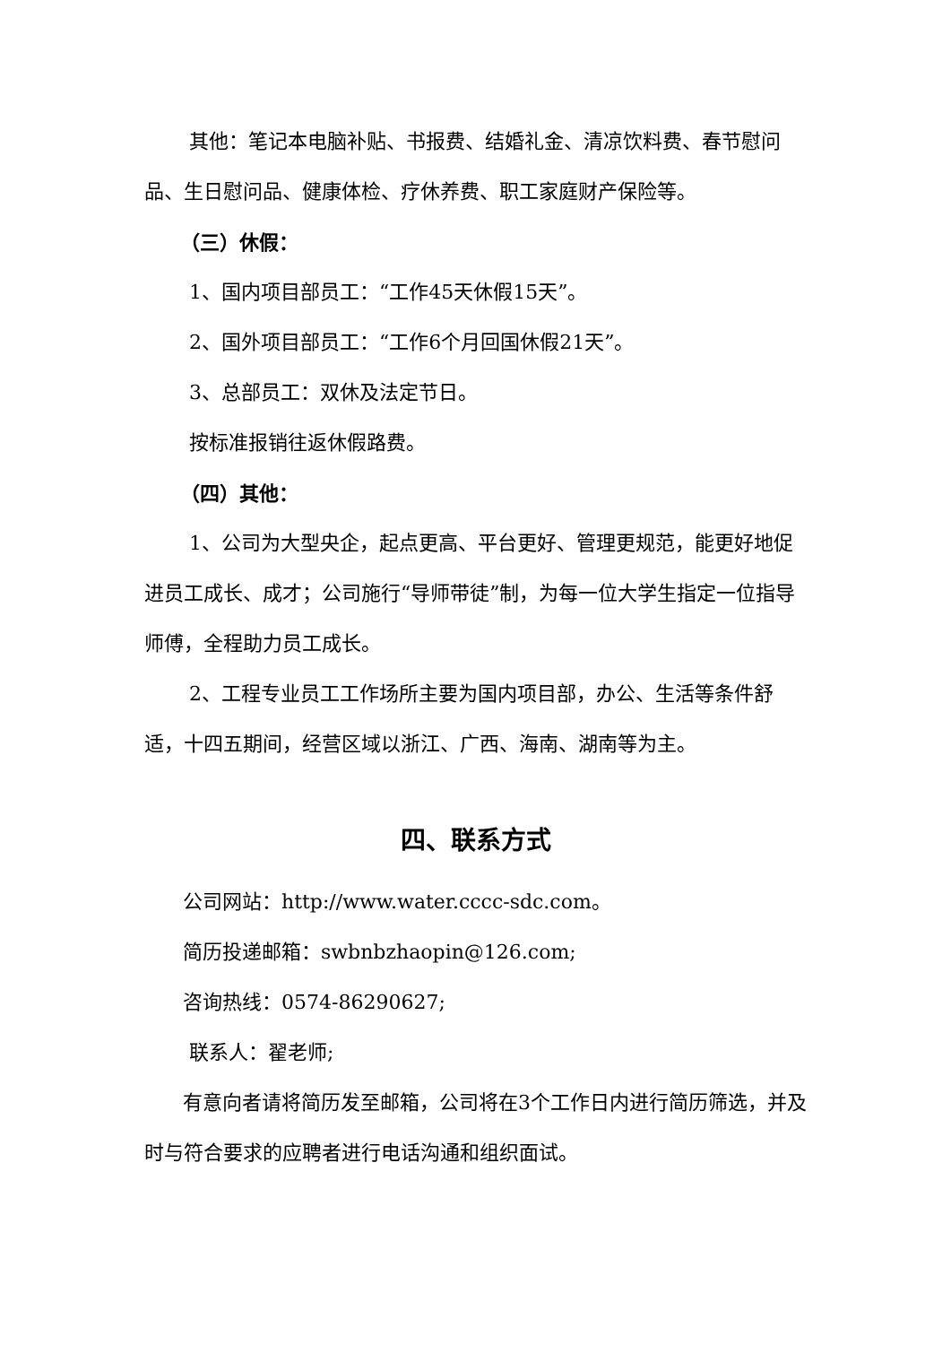其他：笔记本电脑补贴、书报费、结婚礼金、清凉饮料费、春节慰问品、生日慰问品、健康体检、疗休养费、职工家庭财产保险等。
（三）休假：
1、国内项目部员工：“工作45天休假15天”。
2、国外项目部员工：“工作6个月回国休假21天”。
3、总部员工：双休及法定节日。
按标准报销往返休假路费。
（四）其他：
1、公司为大型央企，起点更高、平台更好、管理更规范，能更好地促进员工成长、成才；公司施行“导师带徒”制，为每一位大学生指定一位指导师傅，全程助力员工成长。
2、工程专业员工工作场所主要为国内项目部，办公、生活等条件舒适，十四五期间，经营区域以浙江、广西、海南、湖南等为主。
四、联系方式
公司网站：http://www.water.cccc-sdc.com。
简历投递邮箱：swbnbzhaopin@126.com;
咨询热线：0574-86290627;
联系人：翟老师;
有意向者请将简历发至邮箱，公司将在3个工作日内进行简历筛选，并及时与符合要求的应聘者进行电话沟通和组织面试。